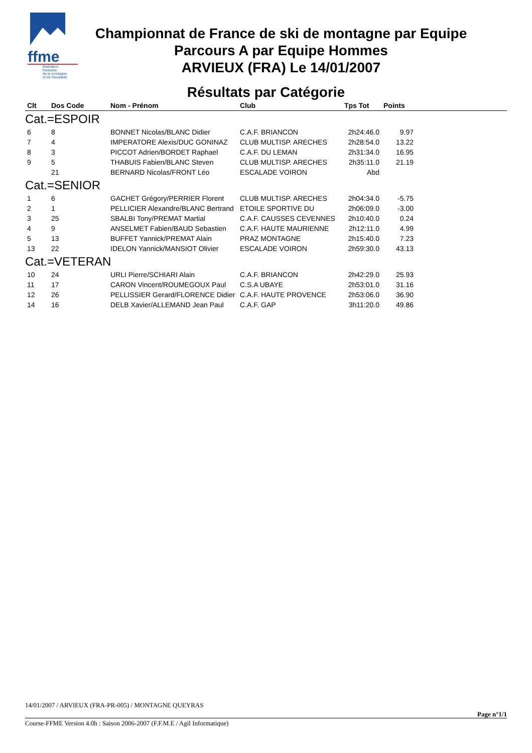ffme
fédération
française
de la montagne
et de l'escalade
Championnat de France de ski de montagne par Equipe
Parcours A par Equipe Hommes
ARVIEUX (FRA) Le 14/01/2007
Résultats par Catégorie
| Clt | Dos Code | Nom - Prénom | Club | Tps Tot | Points | |
| --- | --- | --- | --- | --- | --- | --- |
| Cat.=ESPOIR | | | | | | |
| 6 | 8 | BONNET Nicolas/BLANC Didier | C.A.F. BRIANCON | 2h24:46.0 | 9.97 | |
| 7 | 4 | IMPERATORE Alexis/DUC GONINAZ | CLUB MULTISP. ARECHES | 2h28:54.0 | 13.22 | |
| 8 | 3 | PICCOT Adrien/BORDET Raphael | C.A.F. DU LEMAN | 2h31:34.0 | 16.95 | |
| 9 | 5 | THABUIS Fabien/BLANC Steven | CLUB MULTISP. ARECHES | 2h35:11.0 | 21.19 | |
| | 21 | BERNARD Nicolas/FRONT Léo | ESCALADE VOIRON | Abd | | |
| Cat.=SENIOR | | | | | | |
| 1 | 6 | GACHET Grégory/PERRIER Florent | CLUB MULTISP. ARECHES | 2h04:34.0 | -5.75 | |
| 2 | 1 | PELLICIER Alexandre/BLANC Bertrand | ETOILE SPORTIVE DU | 2h06:09.0 | -3.00 | |
| 3 | 25 | SBALBI Tony/PREMAT Martial | C.A.F. CAUSSES CEVENNES | 2h10:40.0 | 0.24 | |
| 4 | 9 | ANSELMET Fabien/BAUD Sebastien | C.A.F. HAUTE MAURIENNE | 2h12:11.0 | 4.99 | |
| 5 | 13 | BUFFET Yannick/PREMAT Alain | PRAZ MONTAGNE | 2h15:40.0 | 7.23 | |
| 13 | 22 | IDELON Yannick/MANSIOT Olivier | ESCALADE VOIRON | 2h59:30.0 | 43.13 | |
| Cat.=VETERAN | | | | | | |
| 10 | 24 | URLI Pierre/SCHIARI Alain | C.A.F. BRIANCON | 2h42:29.0 | 25.93 | |
| 11 | 17 | CARON Vincent/ROUMEGOUX Paul | C.S.A UBAYE | 2h53:01.0 | 31.16 | |
| 12 | 26 | PELLISSIER Gerard/FLORENCE Didier | C.A.F. HAUTE PROVENCE | 2h53:06.0 | 36.90 | |
| 14 | 16 | DELB Xavier/ALLEMAND Jean Paul | C.A.F. GAP | 3h11:20.0 | 49.86 | |
14/01/2007 / ARVIEUX (FRA-PR-005) / MONTAGNE QUEYRAS
Page n°1/1
Course-FFME Version 4.0h : Saison 2006-2007 (F.F.M.E / Agil Informatique)